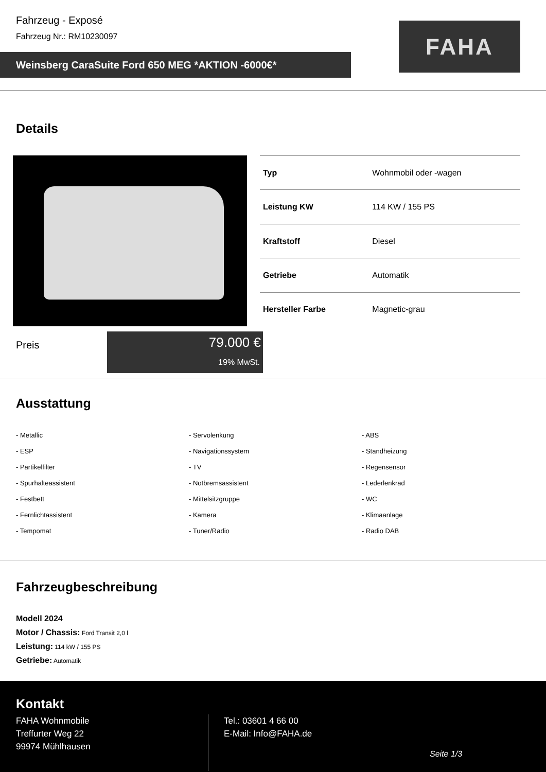Fahrzeug - Exposé
Fahrzeug Nr.: RM10230097
Weinsberg CaraSuite Ford 650 MEG *AKTION -6000€*
FAHA
Details
| Typ | Wohnmobil oder -wagen |
| Leistung KW | 114 KW / 155 PS |
| Kraftstoff | Diesel |
| Getriebe | Automatik |
| Hersteller Farbe | Magnetic-grau |
Preis
79.000 €
19% MwSt.
Ausstattung
- Metallic
- Servolenkung
- ABS
- ESP
- Navigationssystem
- Standheizung
- Partikelfilter
- TV
- Regensensor
- Spurhalteassistent
- Notbremsassistent
- Lederlenkrad
- Festbett
- Mittelsitzgruppe
- WC
- Fernlichtassistent
- Kamera
- Klimaanlage
- Tempomat
- Tuner/Radio
- Radio DAB
Fahrzeugbeschreibung
Modell 2024
Motor / Chassis: Ford Transit 2,0 l
Leistung: 114 kW / 155 PS
Getriebe: Automatik
Kontakt
FAHA Wohnmobile
Treffurter Weg 22
99974 Mühlhausen
Tel.: 03601 4 66 00
E-Mail: Info@FAHA.de
Seite 1/3